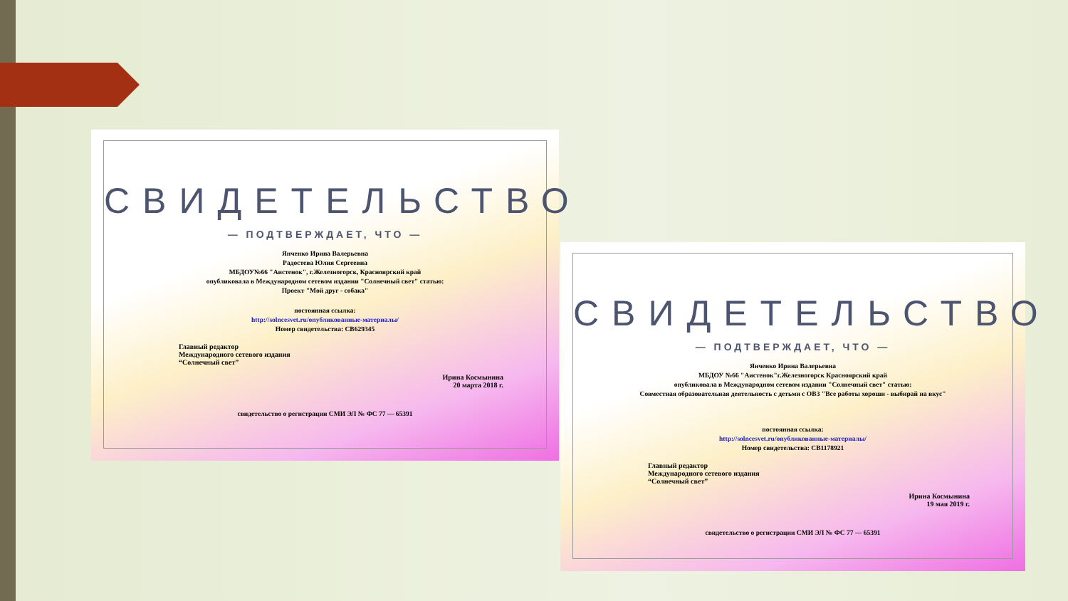СВИДЕТЕЛЬСТВО
— ПОДТВЕРЖДАЕТ, ЧТО —
Янченко Ирина Валерьевна
Радостева Юлия Сергеевна
МБДОУ№66 "Аистенок", г.Железногорск, Красноярский край
опубликовала в Международном сетевом издании "Солнечный свет" статью:
Проект "Мой друг - собака"
постоянная ссылка:
http://solncesvet.ru/опубликованные-материалы/
Номер свидетельства: СВ629345
Главный редактор
Международного сетевого издания
“Солнечный свет”
Ирина Космынина
20 марта 2018 г.
свидетельство о регистрации СМИ ЭЛ № ФС 77 — 65391
СВИДЕТЕЛЬСТВО
— ПОДТВЕРЖДАЕТ, ЧТО —
Янченко Ирина Валерьевна
МБДОУ №66 "Аистенок"г.Железногорск Красноярский край
опубликовала в Международном сетевом издании "Солнечный свет" статью:
Совместная образовательная деятельность с детьми с ОВЗ "Все работы хороши - выбирай на вкус"
постоянная ссылка:
http://solncesvet.ru/опубликованные-материалы/
Номер свидетельства: СВ1178921
Главный редактор
Международного сетевого издания
“Солнечный свет”
Ирина Космынина
19 мая 2019 г.
свидетельство о регистрации СМИ ЭЛ № ФС 77 — 65391